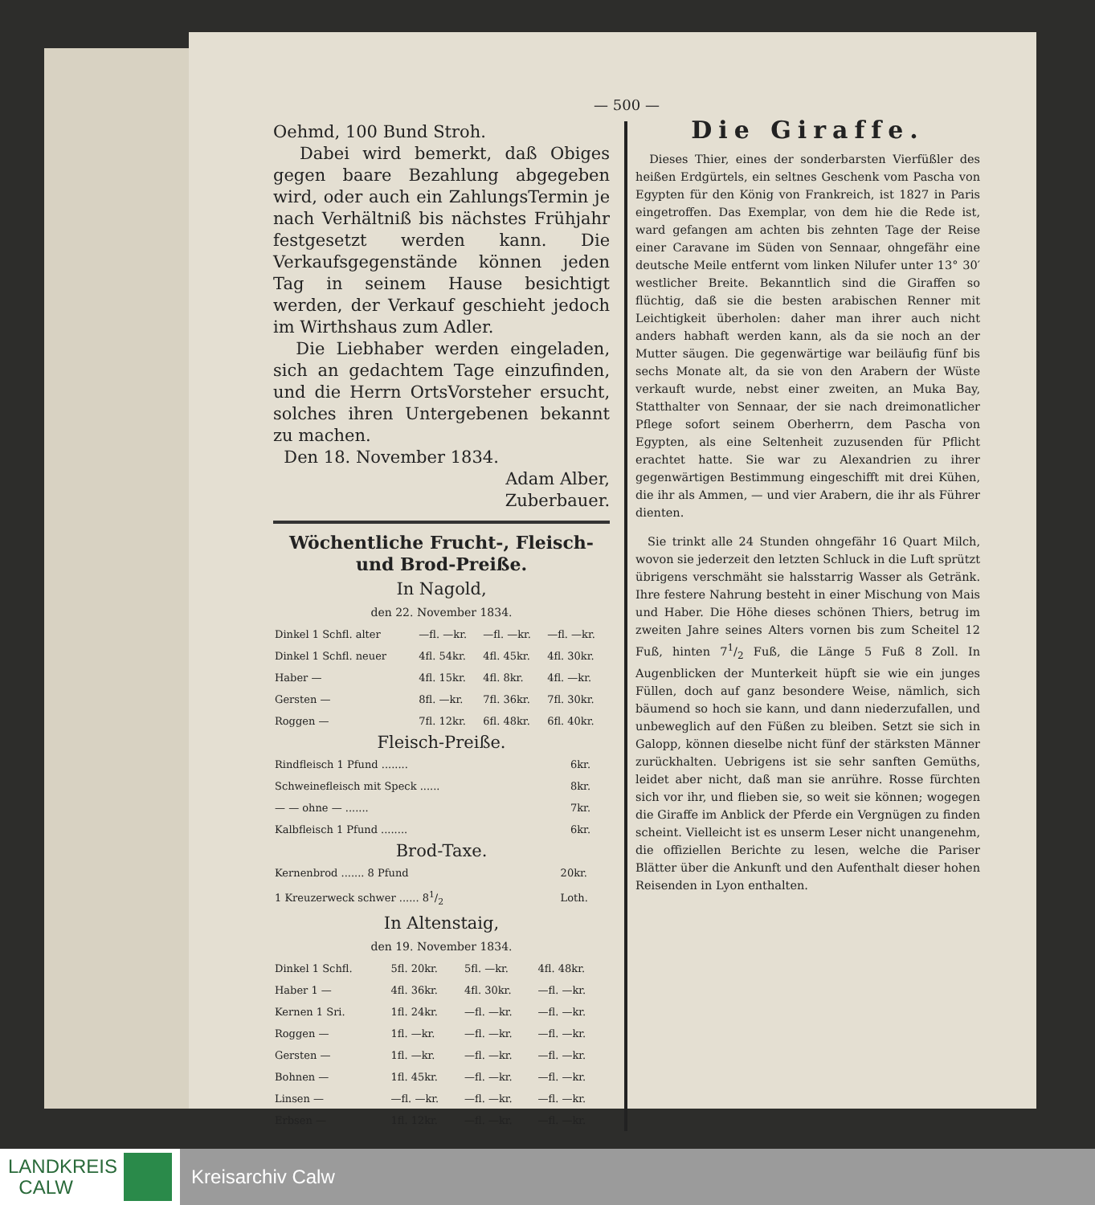— 500 —
Oehmd, 100 Bund Stroh.
Dabei wird bemerkt, daß Obiges gegen baare Bezahlung abgegeben wird, oder auch ein ZahlungsTermin je nach Verhältniß bis nächstes Frühjahr festgesetzt werden kann. Die Verkaufsgegenstände können jeden Tag in seinem Hause besichtigt werden, der Verkauf geschieht jedoch im Wirthshaus zum Adler.
Die Liebhaber werden eingeladen, sich an gedachtem Tage einzufinden, und die Herrn OrtsVorsteher ersucht, solches ihren Untergebenen bekannt zu machen.
Den 18. November 1834.
Adam Alber,
Zuberbauer.
Wöchentliche Frucht-, Fleisch- und Brod-Preiße.
In Nagold,
den 22. November 1834.
| Dinkel 1 Schfl. alter | —fl. —kr. | —fl. —kr. | —fl. —kr. |
| Dinkel 1 Schfl. neuer | 4fl. 54kr. | 4fl. 45kr. | 4fl. 30kr. |
| Haber — | 4fl. 15kr. | 4fl. 8kr. | 4fl. —kr. |
| Gersten — | 8fl. —kr. | 7fl. 36kr. | 7fl. 30kr. |
| Roggen — | 7fl. 12kr. | 6fl. 48kr. | 6fl. 40kr. |
Fleisch-Preiße.
| Rindfleisch 1 Pfund ........ | 6kr. |
| Schweinefleisch mit Speck ...... | 8kr. |
| — — ohne — ....... | 7kr. |
| Kalbfleisch 1 Pfund ........ | 6kr. |
Brod-Taxe.
| Kernenbrod ....... 8 Pfund | 20kr. |
| 1 Kreuzerweck schwer ...... 81/2 | Loth. |
In Altenstaig,
den 19. November 1834.
| Dinkel 1 Schfl. | 5fl. 20kr. | 5fl. —kr. | 4fl. 48kr. |
| Haber 1 — | 4fl. 36kr. | 4fl. 30kr. | —fl. —kr. |
| Kernen 1 Sri. | 1fl. 24kr. | —fl. —kr. | —fl. —kr. |
| Roggen — | 1fl. —kr. | —fl. —kr. | —fl. —kr. |
| Gersten — | 1fl. —kr. | —fl. —kr. | —fl. —kr. |
| Bohnen — | 1fl. 45kr. | —fl. —kr. | —fl. —kr. |
| Linsen — | —fl. —kr. | —fl. —kr. | —fl. —kr. |
| Erbsen — | 1fl. 12kr. | —fl. —kr. | —fl. —kr. |
Die Giraffe.
Dieses Thier, eines der sonderbarsten Vierfüßler des heißen Erdgürtels, ein seltnes Geschenk vom Pascha von Egypten für den König von Frankreich, ist 1827 in Paris eingetroffen. Das Exemplar, von dem hie die Rede ist, ward gefangen am achten bis zehnten Tage der Reise einer Caravane im Süden von Sennaar, ohngefähr eine deutsche Meile entfernt vom linken Nilufer unter 13° 30′ westlicher Breite. Bekanntlich sind die Giraffen so flüchtig, daß sie die besten arabischen Renner mit Leichtigkeit überholen: daher man ihrer auch nicht anders habhaft werden kann, als da sie noch an der Mutter säugen. Die gegenwärtige war beiläufig fünf bis sechs Monate alt, da sie von den Arabern der Wüste verkauft wurde, nebst einer zweiten, an Muka Bay, Statthalter von Sennaar, der sie nach dreimonatlicher Pflege sofort seinem Oberherrn, dem Pascha von Egypten, als eine Seltenheit zuzusenden für Pflicht erachtet hatte. Sie war zu Alexandrien zu ihrer gegenwärtigen Bestimmung eingeschifft mit drei Kühen, die ihr als Ammen, — und vier Arabern, die ihr als Führer dienten.
Sie trinkt alle 24 Stunden ohngefähr 16 Quart Milch, wovon sie jederzeit den letzten Schluck in die Luft sprützt übrigens verschmäht sie halsstarrig Wasser als Getränk. Ihre festere Nahrung besteht in einer Mischung von Mais und Haber. Die Höhe dieses schönen Thiers, betrug im zweiten Jahre seines Alters vornen bis zum Scheitel 12 Fuß, hinten 71/2 Fuß, die Länge 5 Fuß 8 Zoll. In Augenblicken der Munterkeit hüpft sie wie ein junges Füllen, doch auf ganz besondere Weise, nämlich, sich bäumend so hoch sie kann, und dann niederzufallen, und unbeweglich auf den Füßen zu bleiben. Setzt sie sich in Galopp, können dieselbe nicht fünf der stärksten Männer zurückhalten. Uebrigens ist sie sehr sanften Gemüths, leidet aber nicht, daß man sie anrühre. Rosse fürchten sich vor ihr, und flieben sie, so weit sie können; wogegen die Giraffe im Anblick der Pferde ein Vergnügen zu finden scheint. Vielleicht ist es unserm Leser nicht unangenehm, die offiziellen Berichte zu lesen, welche die Pariser Blätter über die Ankunft und den Aufenthalt dieser hohen Reisenden in Lyon enthalten.
LANDKREIS
CALW
Kreisarchiv Calw